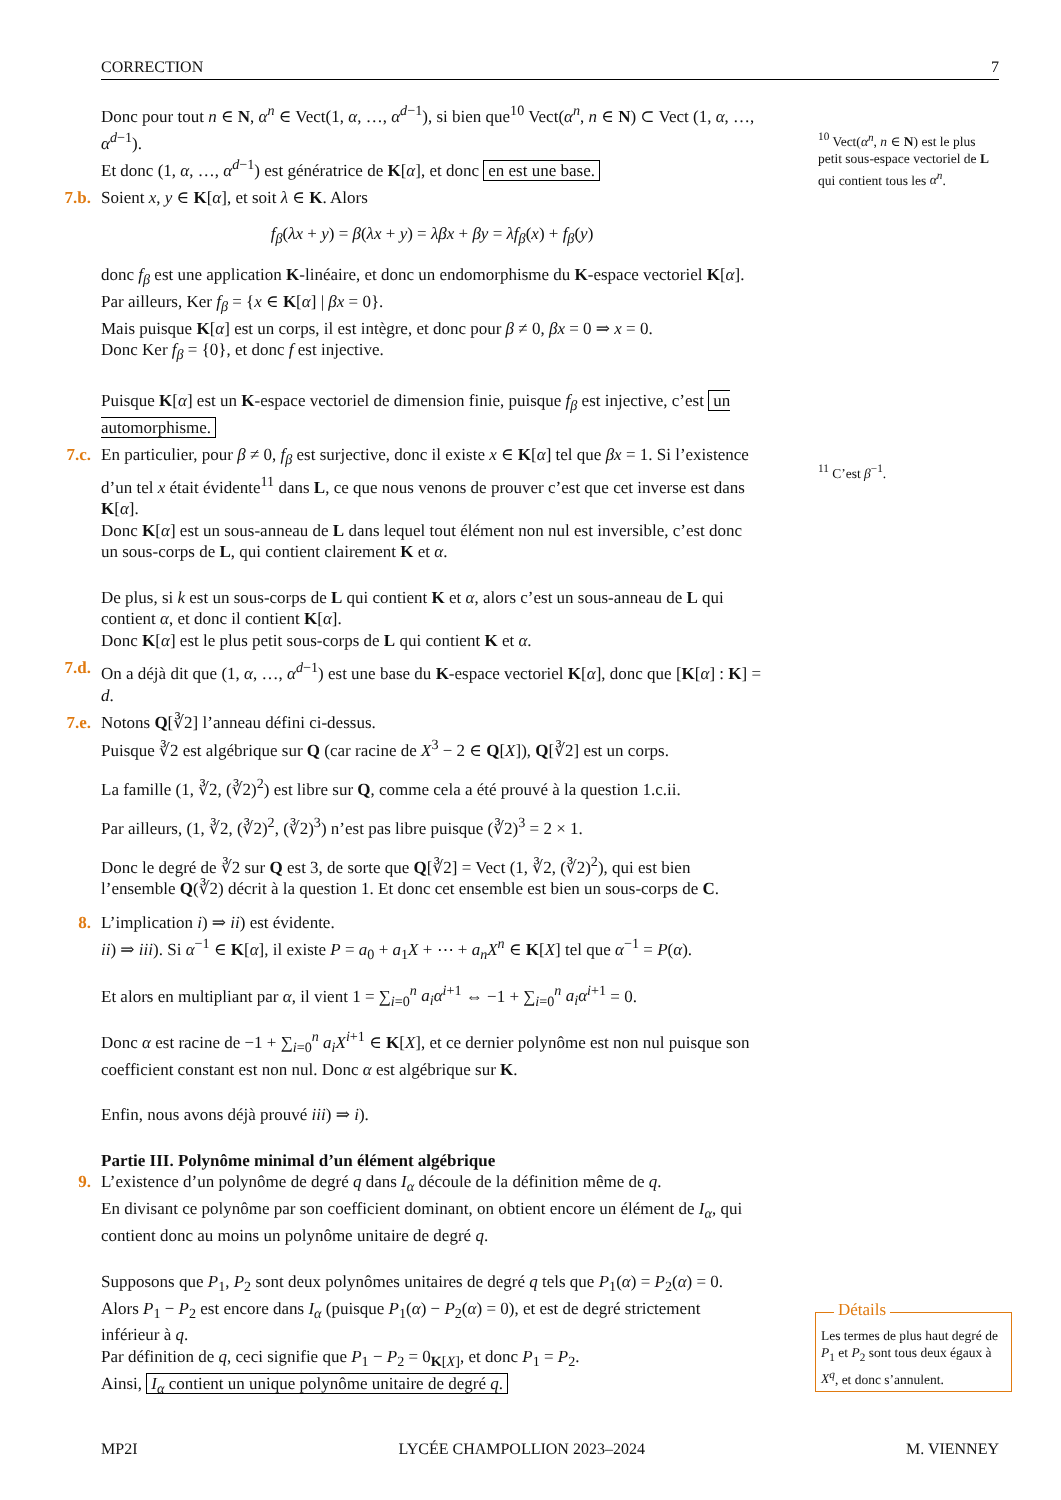CORRECTION 7
Donc pour tout n ∈ N, α<sup>n</sup> ∈ Vect(1, α, …, α<sup>d−1</sup>), si bien que<sup>10</sup> Vect(α<sup>n</sup>, n ∈ N) ⊂ Vect (1, α, …, α<sup>d−1</sup>).
Et donc (1, α, …, α<sup>d−1</sup>) est génératrice de K[α], et donc en est une base.
7.b.
Soient x, y ∈ K[α], et soit λ ∈ K. Alors
f<sub>β</sub>(λx + y) = β(λx + y) = λβx + βy = λf<sub>β</sub>(x) + f<sub>β</sub>(y)
donc f<sub>β</sub> est une application K-linéaire, et donc un endomorphisme du K-espace vectoriel K[α].
Par ailleurs, Ker f<sub>β</sub> = {x ∈ K[α] | βx = 0}.
Mais puisque K[α] est un corps, il est intègre, et donc pour β ≠ 0, βx = 0 ⇒ x = 0.
Donc Ker f<sub>β</sub> = {0}, et donc f est injective.
Puisque K[α] est un K-espace vectoriel de dimension finie, puisque f<sub>β</sub> est injective, c’est un automorphisme.
7.c.
En particulier, pour β ≠ 0, f<sub>β</sub> est surjective, donc il existe x ∈ K[α] tel que βx = 1. Si l’existence d’un tel x était évidente<sup>11</sup> dans L, ce que nous venons de prouver c’est que cet inverse est dans K[α].
Donc K[α] est un sous-anneau de L dans lequel tout élément non nul est inversible, c’est donc un sous-corps de L, qui contient clairement K et α.
De plus, si k est un sous-corps de L qui contient K et α, alors c’est un sous-anneau de L qui contient α, et donc il contient K[α].
Donc K[α] est le plus petit sous-corps de L qui contient K et α.
7.d.
On a déjà dit que (1, α, …, α<sup>d−1</sup>) est une base du K-espace vectoriel K[α], donc que [K[α] : K] = d.
7.e.
Notons Q[∛2] l’anneau défini ci-dessus.
Puisque ∛2 est algébrique sur Q (car racine de X<sup>3</sup> − 2 ∈ Q[X]), Q[∛2] est un corps.
La famille (1, ∛2, (∛2)<sup>2</sup>) est libre sur Q, comme cela a été prouvé à la question 1.c.ii.
Par ailleurs, (1, ∛2, (∛2)<sup>2</sup>, (∛2)<sup>3</sup>) n’est pas libre puisque (∛2)<sup>3</sup> = 2 × 1.
Donc le degré de ∛2 sur Q est 3, de sorte que Q[∛2] = Vect (1, ∛2, (∛2)<sup>2</sup>), qui est bien l’ensemble Q(∛2) décrit à la question 1. Et donc cet ensemble est bien un sous-corps de C.
8.
L’implication i) ⇒ ii) est évidente.
ii) ⇒ iii). Si α<sup>−1</sup> ∈ K[α], il existe P = a<sub>0</sub> + a<sub>1</sub>X + ⋯ + a<sub>n</sub>X<sup>n</sup> ∈ K[X] tel que α<sup>−1</sup> = P(α).
Et alors en multipliant par α, il vient 1 = ∑<sub>i=0</sub><sup>n</sup> a<sub>i</sub>α<sup>i+1</sup> ⇔ −1 + ∑<sub>i=0</sub><sup>n</sup> a<sub>i</sub>α<sup>i+1</sup> = 0.
Donc α est racine de −1 + ∑<sub>i=0</sub><sup>n</sup> a<sub>i</sub>X<sup>i+1</sup> ∈ K[X], et ce dernier polynôme est non nul puisque son coefficient constant est non nul. Donc α est algébrique sur K.
Enfin, nous avons déjà prouvé iii) ⇒ i).
Partie III. Polynôme minimal d’un élément algébrique
9.
L’existence d’un polynôme de degré q dans I<sub>α</sub> découle de la définition même de q.
En divisant ce polynôme par son coefficient dominant, on obtient encore un élément de I<sub>α</sub>, qui contient donc au moins un polynôme unitaire de degré q.
Supposons que P<sub>1</sub>, P<sub>2</sub> sont deux polynômes unitaires de degré q tels que P<sub>1</sub>(α) = P<sub>2</sub>(α) = 0.
Alors P<sub>1</sub> − P<sub>2</sub> est encore dans I<sub>α</sub> (puisque P<sub>1</sub>(α) − P<sub>2</sub>(α) = 0), et est de degré strictement inférieur à q.
Par définition de q, ceci signifie que P<sub>1</sub> − P<sub>2</sub> = 0<sub>K[X]</sub>, et donc P<sub>1</sub> = P<sub>2</sub>.
Ainsi, I<sub>α</sub> contient un unique polynôme unitaire de degré q.
<sup>10</sup> Vect(α<sup>n</sup>, n ∈ N) est le plus petit sous-espace vectoriel de L qui contient tous les α<sup>n</sup>.
<sup>11</sup> C’est β<sup>−1</sup>.
Détails
Les termes de plus haut degré de P<sub>1</sub> et P<sub>2</sub> sont tous deux égaux à X<sup>q</sup>, et donc s’annulent.
MP2I LYCÉE CHAMPOLLION 2023–2024 M. VIENNEY